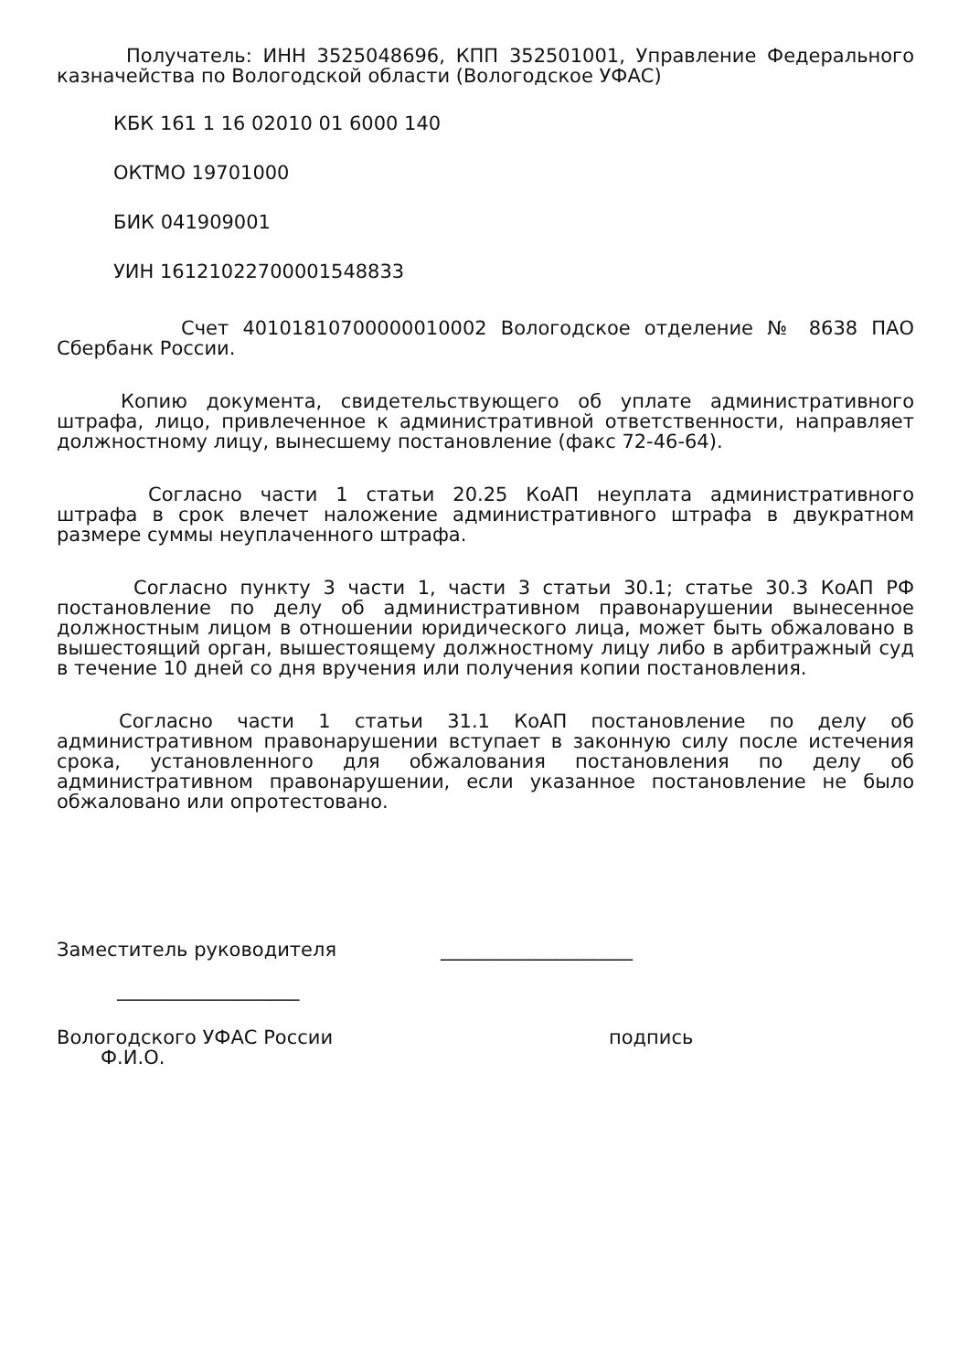Получатель: ИНН 3525048696, КПП 352501001, Управление Федерального казначейства по Вологодской области (Вологодское УФАС)
КБК 161 1 16 02010 01 6000 140
ОКТМО 19701000
БИК 041909001
УИН 16121022700001548833
Счет 40101810700000010002 Вологодское отделение № 8638 ПАО Сбербанк России.
Копию документа, свидетельствующего об уплате административного штрафа, лицо, привлеченное к административной ответственности, направляет должностному лицу, вынесшему постановление (факс 72-46-64).
Согласно части 1 статьи 20.25 КоАП неуплата административного штрафа в срок влечет наложение административного штрафа в двукратном размере суммы неуплаченного штрафа.
Согласно пункту 3 части 1, части 3 статьи 30.1; статье 30.3 КоАП РФ постановление по делу об административном правонарушении вынесенное должностным лицом в отношении юридического лица, может быть обжаловано в вышестоящий орган, вышестоящему должностному лицу либо в арбитражный суд в течение 10 дней со дня вручения или получения копии постановления.
Согласно части 1 статьи 31.1 КоАП постановление по делу об административном правонарушении вступает в законную силу после истечения срока, установленного для обжалования постановления по делу об административном правонарушении, если указанное постановление не было обжаловано или опротестовано.
Заместитель руководителя ____________________
___________________
Вологодского УФАС России подпись
Ф.И.О.